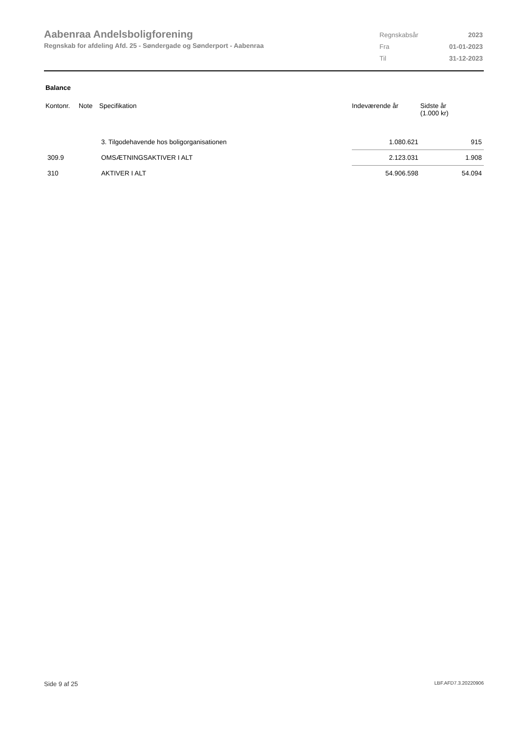Aabenraa Andelsboligforening
Regnskab for afdeling Afd. 25 - Søndergade og Sønderport - Aabenraa
| Regnskabsår | 2023 |
| Fra | 01-01-2023 |
| Til | 31-12-2023 |
Balance
| Kontonr. | Note | Specifikation | Indeværende år | Sidste år (1.000 kr) |
| --- | --- | --- | --- | --- |
| | | 3. Tilgodehavende hos boligorganisationen | 1.080.621 | 915 |
| 309.9 | | OMSÆTNINGSAKTIVER I ALT | 2.123.031 | 1.908 |
| 310 | | AKTIVER I ALT | 54.906.598 | 54.094 |
Side 9 af 25 LBF.AFD7.3.20220906